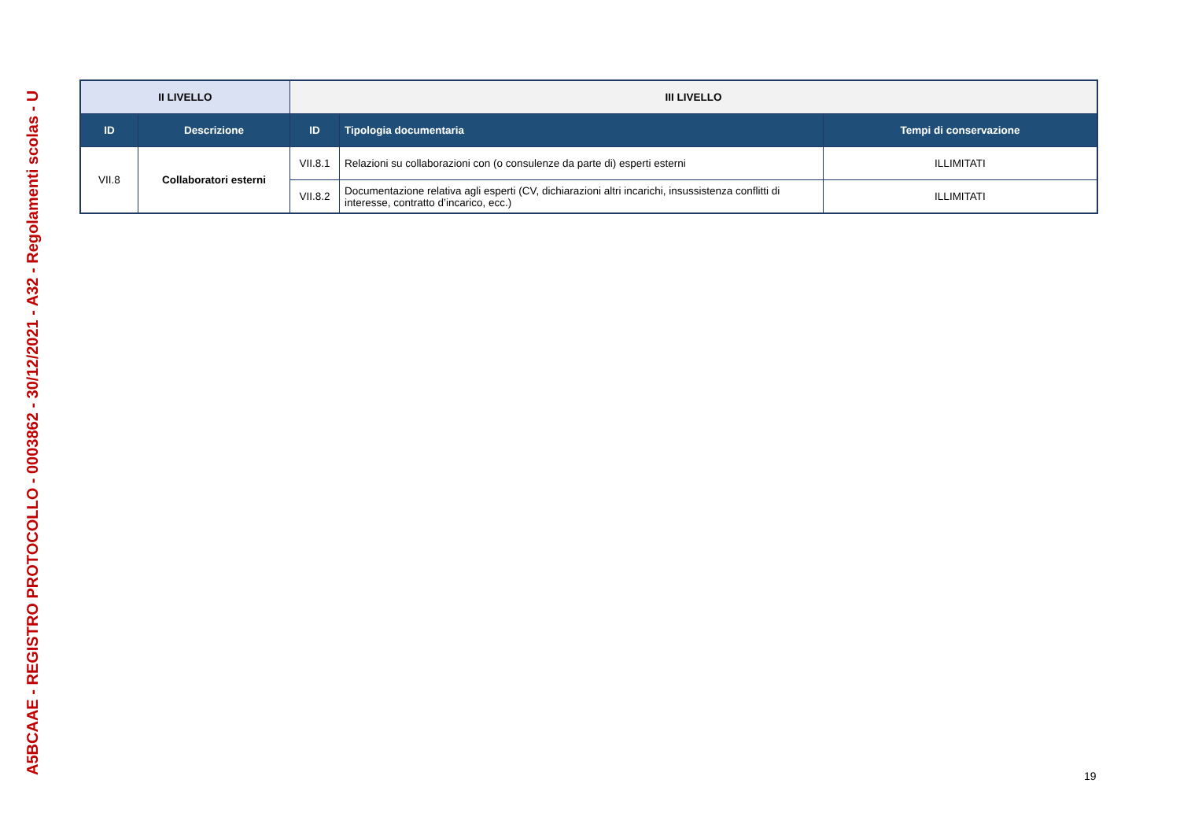A5BCAAE - REGISTRO PROTOCOLLO - 0003862 - 30/12/2021 - A32 - Regolamenti scolas - U
| II LIVELLO | | III LIVELLO | | |
| --- | --- | --- | --- | --- |
| ID | Descrizione | ID | Tipologia documentaria | Tempi di conservazione |
| VII.8 | Collaboratori esterni | VII.8.1 | Relazioni su collaborazioni con (o consulenze da parte di) esperti esterni | ILLIMITATI |
| | | VII.8.2 | Documentazione relativa agli esperti (CV, dichiarazioni altri incarichi, insussistenza conflitti di interesse, contratto d’incarico, ecc.) | ILLIMITATI |
19